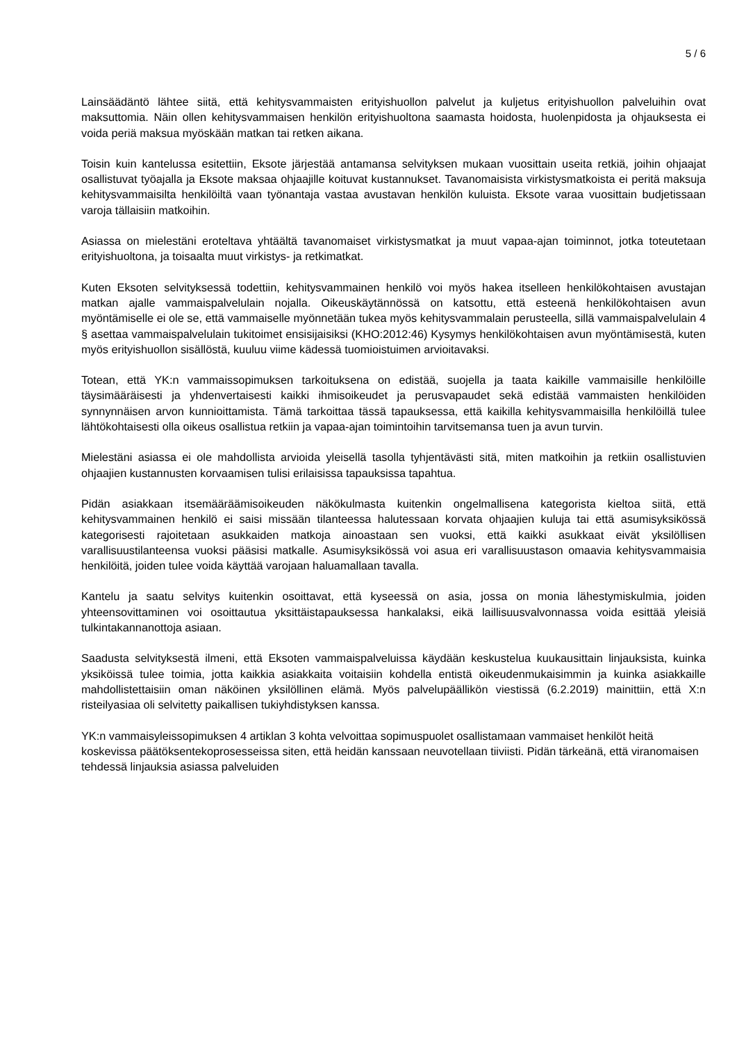5 / 6
Lainsäädäntö lähtee siitä, että kehitysvammaisten erityishuollon palvelut ja kuljetus erityishuollon palveluihin ovat maksuttomia. Näin ollen kehitysvammaisen henkilön erityishuoltona saamasta hoidosta, huolenpidosta ja ohjauksesta ei voida periä maksua myöskään matkan tai retken aikana.
Toisin kuin kantelussa esitettiin, Eksote järjestää antamansa selvityksen mukaan vuosittain useita retkiä, joihin ohjaajat osallistuvat työajalla ja Eksote maksaa ohjaajille koituvat kustannukset. Tavanomaisista virkistysmatkoista ei peritä maksuja kehitysvammaisilta henkilöiltä vaan työnantaja vastaa avustavan henkilön kuluista. Eksote varaa vuosittain budjetissaan varoja tällaisiin matkoihin.
Asiassa on mielestäni eroteltava yhtäältä tavanomaiset virkistysmatkat ja muut vapaa-ajan toiminnot, jotka toteutetaan erityishuoltona, ja toisaalta muut virkistys- ja retkimatkat.
Kuten Eksoten selvityksessä todettiin, kehitysvammainen henkilö voi myös hakea itselleen henkilökohtaisen avustajan matkan ajalle vammaispalvelulain nojalla. Oikeuskäytännössä on katsottu, että esteenä henkilökohtaisen avun myöntämiselle ei ole se, että vammaiselle myönnetään tukea myös kehitysvammalain perusteella, sillä vammaispalvelulain 4 § asettaa vammaispalvelulain tukitoimet ensisijaisiksi (KHO:2012:46) Kysymys henkilökohtaisen avun myöntämisestä, kuten myös erityishuollon sisällöstä, kuuluu viime kädessä tuomioistuimen arvioitavaksi.
Totean, että YK:n vammaissopimuksen tarkoituksena on edistää, suojella ja taata kaikille vammaisille henkilöille täysimääräisesti ja yhdenvertaisesti kaikki ihmisoikeudet ja perusvapaudet sekä edistää vammaisten henkilöiden synnynnäisen arvon kunnioittamista. Tämä tarkoittaa tässä tapauksessa, että kaikilla kehitysvammaisilla henkilöillä tulee lähtökohtaisesti olla oikeus osallistua retkiin ja vapaa-ajan toimintoihin tarvitsemansa tuen ja avun turvin.
Mielestäni asiassa ei ole mahdollista arvioida yleisellä tasolla tyhjentävästi sitä, miten matkoihin ja retkiin osallistuvien ohjaajien kustannusten korvaamisen tulisi erilaisissa tapauksissa tapahtua.
Pidän asiakkaan itsemääräämisoikeuden näkökulmasta kuitenkin ongelmallisena kategorista kieltoa siitä, että kehitysvammainen henkilö ei saisi missään tilanteessa halutessaan korvata ohjaajien kuluja tai että asumisyksikössä kategorisesti rajoitetaan asukkaiden matkoja ainoastaan sen vuoksi, että kaikki asukkaat eivät yksilöllisen varallisuustilanteensa vuoksi pääsisi matkalle. Asumisyksikössä voi asua eri varallisuustason omaavia kehitysvammaisia henkilöitä, joiden tulee voida käyttää varojaan haluamallaan tavalla.
Kantelu ja saatu selvitys kuitenkin osoittavat, että kyseessä on asia, jossa on monia lähestymiskulmia, joiden yhteensovittaminen voi osoittautua yksittäistapauksessa hankalaksi, eikä laillisuusvalvonnassa voida esittää yleisiä tulkintakannanottoja asiaan.
Saadusta selvityksestä ilmeni, että Eksoten vammaispalveluissa käydään keskustelua kuukausittain linjauksista, kuinka yksiköissä tulee toimia, jotta kaikkia asiakkaita voitaisiin kohdella entistä oikeudenmukaisimmin ja kuinka asiakkaille mahdollistettaisiin oman näköinen yksilöllinen elämä. Myös palvelupäällikön viestissä (6.2.2019) mainittiin, että X:n risteilyasiaa oli selvitetty paikallisen tukiyhdistyksen kanssa.
YK:n vammaisyleissopimuksen 4 artiklan 3 kohta velvoittaa sopimuspuolet osallistamaan vammaiset henkilöt heitä koskevissa päätöksentekoprosesseissa siten, että heidän kanssaan neuvotellaan tiiviisti. Pidän tärkeänä, että viranomaisen tehdessä linjauksia asiassa palveluiden